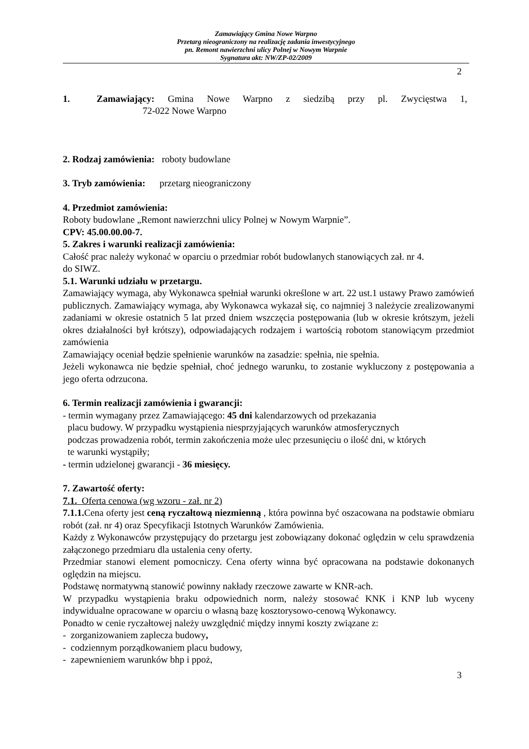Zamawiający Gmina Nowe Warpno
Przetarg nieograniczony na realizację zadania inwestycyjnego
pn. Remont nawierzchni ulicy Polnej w Nowym Warpnie
Sygnatura akt: NW/ZP-02/2009
2
1. Zamawiający: Gmina Nowe Warpno z siedzibą przy pl. Zwycięstwa 1,
72-022 Nowe Warpno
2. Rodzaj zamówienia: roboty budowlane
3. Tryb zamówienia: przetarg nieograniczony
4. Przedmiot zamówienia:
Roboty budowlane „Remont nawierzchni ulicy Polnej w Nowym Warpnie”.
CPV: 45.00.00.00-7.
5. Zakres i warunki realizacji zamówienia:
Całość prac należy wykonać w oparciu o przedmiar robót budowlanych stanowiących zał. nr 4.
do SIWZ.
5.1. Warunki udziału w przetargu.
Zamawiający wymaga, aby Wykonawca spełniał warunki określone w art. 22 ust.1 ustawy Prawo zamówień publicznych. Zamawiający wymaga, aby Wykonawca wykazał się, co najmniej 3 należycie zrealizowanymi zadaniami w okresie ostatnich 5 lat przed dniem wszczęcia postępowania (lub w okresie krótszym, jeżeli okres działalności był krótszy), odpowiadających rodzajem i wartością robotom stanowiącym przedmiot zamówienia
Zamawiający oceniał będzie spełnienie warunków na zasadzie: spełnia, nie spełnia.
Jeżeli wykonawca nie będzie spełniał, choć jednego warunku, to zostanie wykluczony z postępowania a jego oferta odrzucona.
6. Termin realizacji zamówienia i gwarancji:
- termin wymagany przez Zamawiającego: 45 dni kalendarzowych od przekazania
placu budowy. W przypadku wystąpienia niesprzyjających warunków atmosferycznych
podczas prowadzenia robót, termin zakończenia może ulec przesunięciu o ilość dni, w których
te warunki wystąpiły;
- termin udzielonej gwarancji - 36 miesięcy.
7. Zawartość oferty:
7.1. Oferta cenowa (wg wzoru - zał. nr 2)
7.1.1. Cena oferty jest ceną ryczałtową niezmienną , która powinna być oszacowana na podstawie obmiaru robót (zał. nr 4) oraz Specyfikacji Istotnych Warunków Zamówienia.
Każdy z Wykonawców przystępujący do przetargu jest zobowiązany dokonać oględzin w celu sprawdzenia załączonego przedmiaru dla ustalenia ceny oferty.
Przedmiar stanowi element pomocniczy. Cena oferty winna być opracowana na podstawie dokonanych oględzin na miejscu.
Podstawę normatywną stanowić powinny nakłady rzeczowe zawarte w KNR-ach.
W przypadku wystąpienia braku odpowiednich norm, należy stosować KNK i KNP lub wyceny indywidualne opracowane w oparciu o własną bazę kosztorysowo-cenową Wykonawcy.
Ponadto w cenie ryczałtowej należy uwzględnić między innymi koszty związane z:
- zorganizowaniem zaplecza budowy,
- codziennym porządkowaniem placu budowy,
- zapewnieniem warunków bhp i ppoż,
3